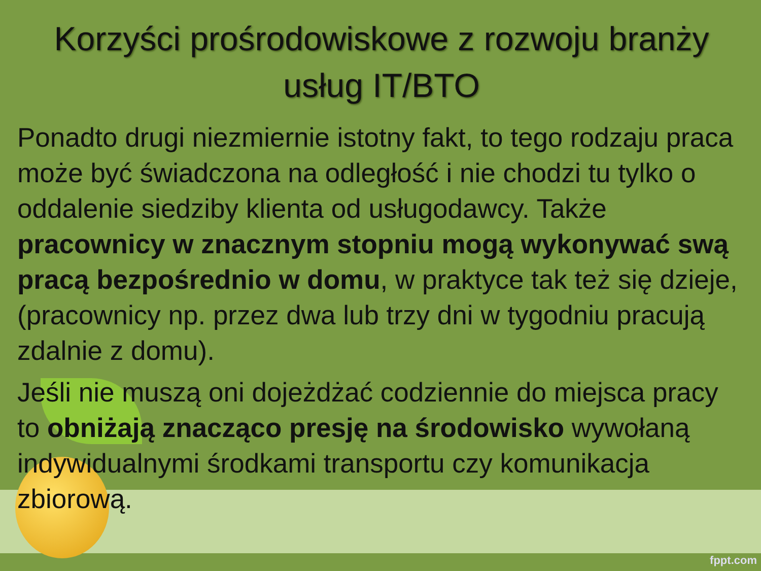Korzyści prośrodowiskowe z rozwoju branży usług IT/BTO
Ponadto drugi niezmiernie istotny fakt, to tego rodzaju praca może być świadczona na odległość i nie chodzi tu tylko o oddalenie siedziby klienta od usługodawcy. Także pracownicy w znacznym stopniu mogą wykonywać swą pracą bezpośrednio w domu, w praktyce tak też się dzieje, (pracownicy np. przez dwa lub trzy dni w tygodniu pracują zdalnie z domu).
Jeśli nie muszą oni dojeżdżać codziennie do miejsca pracy to obniżają znacząco presję na środowisko wywołaną indywidualnymi środkami transportu czy komunikacja zbiorową.
fppt.com